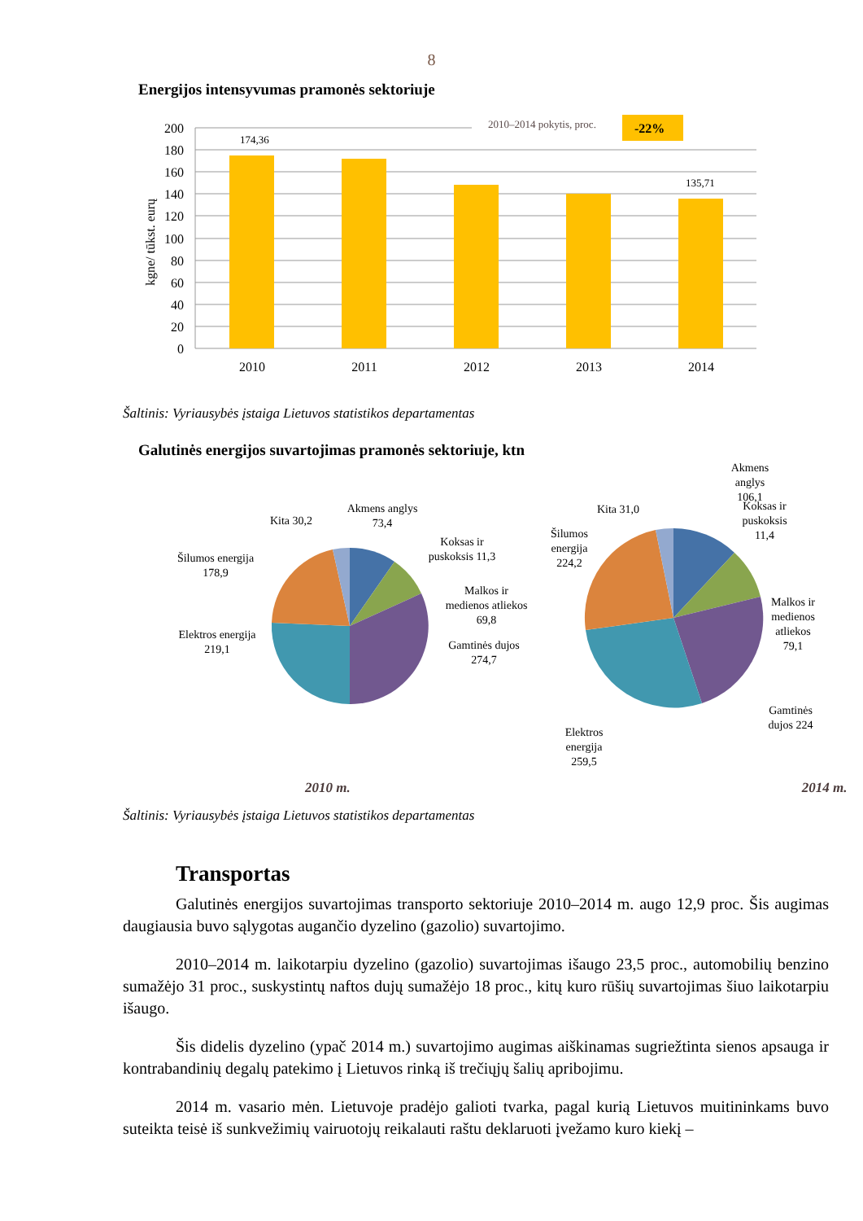8
Energijos intensyvumas pramonės sektoriuje
2010–2014 pokytis, proc.
-22%
174,36
135,71
200
180
160
140
120
100
80
60
40
20
0
2010
2011
2012
2013
2014
kgne/ tūkst. eurų
Šaltinis: Vyriausybės įstaiga Lietuvos statistikos departamentas
Galutinės energijos suvartojimas pramonės sektoriuje, ktn
Akmens anglys
73,4
Koksas ir
puskoksis 11,3
Malkos ir
medienos atliekos
69,8
Gamtinės dujos
274,7
Kita 30,2
Šilumos energija
178,9
Elektros energija
219,1
Akmens
anglys
106,1
Koksas ir
puskoksis
11,4
Malkos ir
medienos
atliekos
79,1
Gamtinės
dujos 224
Kita 31,0
Šilumos
energija
224,2
Elektros
energija
259,5
2010 m. 2014 m.
Šaltinis: Vyriausybės įstaiga Lietuvos statistikos departamentas
Transportas
Galutinės energijos suvartojimas transporto sektoriuje 2010–2014 m. augo 12,9 proc. Šis augimas daugiausia buvo sąlygotas augančio dyzelino (gazolio) suvartojimo.
2010–2014 m. laikotarpiu dyzelino (gazolio) suvartojimas išaugo 23,5 proc., automobilių benzino sumažėjo 31 proc., suskystintų naftos dujų sumažėjo 18 proc., kitų kuro rūšių suvartojimas šiuo laikotarpiu išaugo.
Šis didelis dyzelino (ypač 2014 m.) suvartojimo augimas aiškinamas sugriežtinta sienos apsauga ir kontrabandinių degalų patekimo į Lietuvos rinką iš trečiųjų šalių apribojimu.
2014 m. vasario mėn. Lietuvoje pradėjo galioti tvarka, pagal kurią Lietuvos muitininkams buvo suteikta teisė iš sunkvežimių vairuotojų reikalauti raštu deklaruoti įvežamo kuro kiekį –